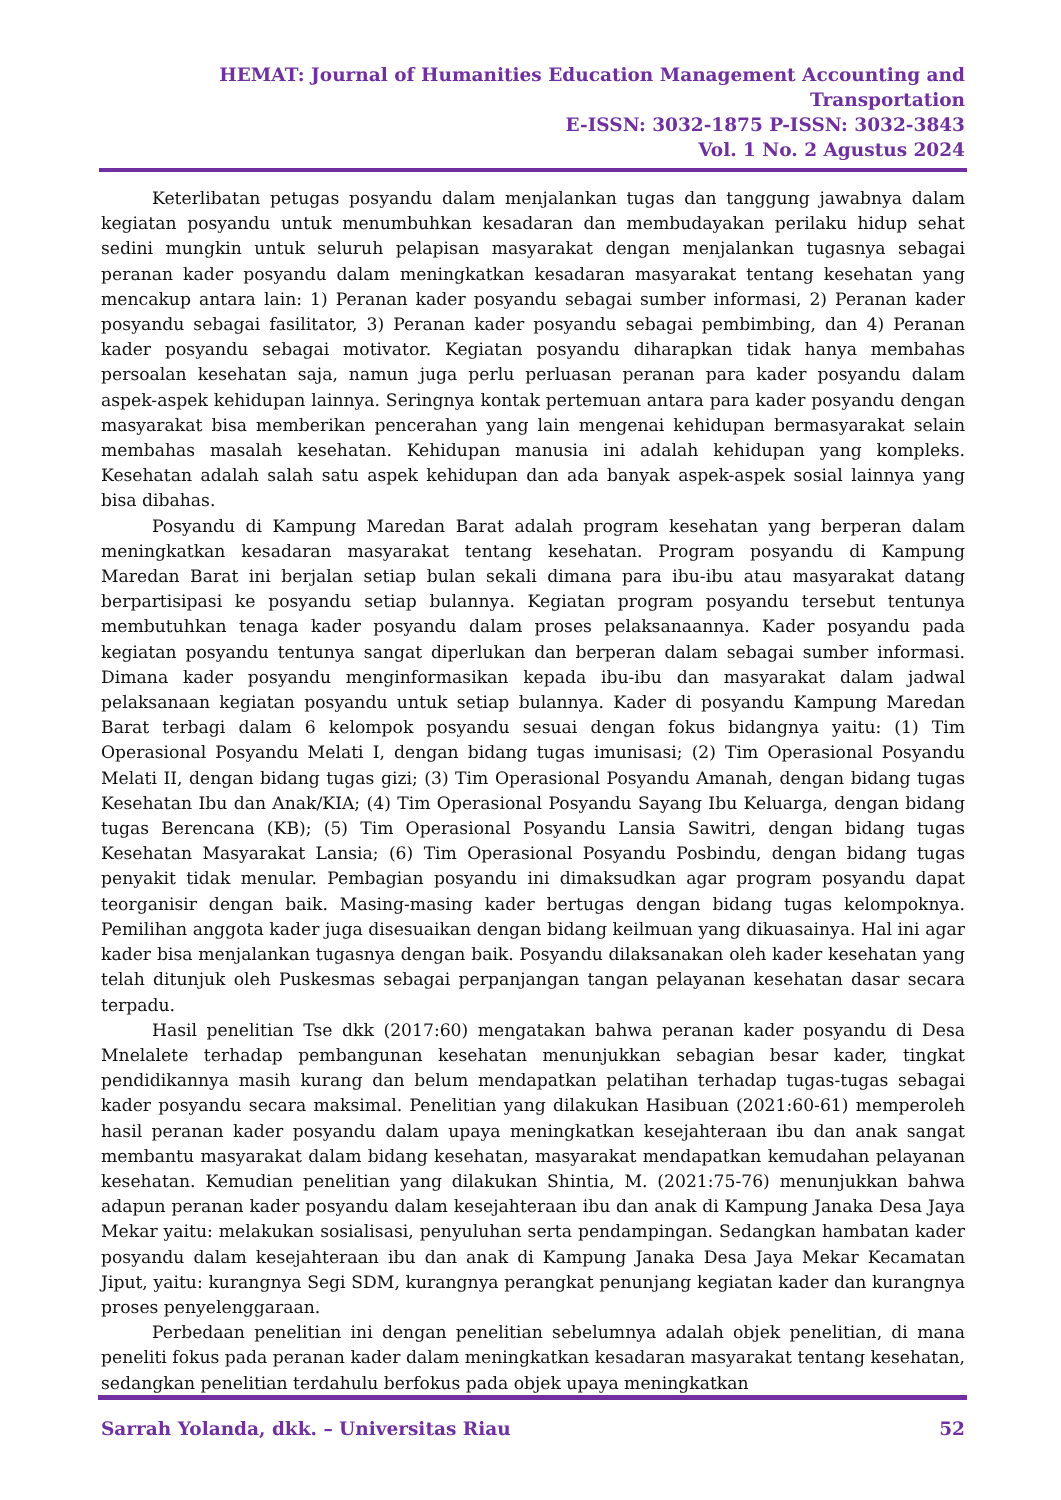HEMAT: Journal of Humanities Education Management Accounting and Transportation
E-ISSN: 3032-1875 P-ISSN: 3032-3843
Vol. 1 No. 2 Agustus 2024
Keterlibatan petugas posyandu dalam menjalankan tugas dan tanggung jawabnya dalam kegiatan posyandu untuk menumbuhkan kesadaran dan membudayakan perilaku hidup sehat sedini mungkin untuk seluruh pelapisan masyarakat dengan menjalankan tugasnya sebagai peranan kader posyandu dalam meningkatkan kesadaran masyarakat tentang kesehatan yang mencakup antara lain: 1) Peranan kader posyandu sebagai sumber informasi, 2) Peranan kader posyandu sebagai fasilitator, 3) Peranan kader posyandu sebagai pembimbing, dan 4) Peranan kader posyandu sebagai motivator. Kegiatan posyandu diharapkan tidak hanya membahas persoalan kesehatan saja, namun juga perlu perluasan peranan para kader posyandu dalam aspek-aspek kehidupan lainnya. Seringnya kontak pertemuan antara para kader posyandu dengan masyarakat bisa memberikan pencerahan yang lain mengenai kehidupan bermasyarakat selain membahas masalah kesehatan. Kehidupan manusia ini adalah kehidupan yang kompleks. Kesehatan adalah salah satu aspek kehidupan dan ada banyak aspek-aspek sosial lainnya yang bisa dibahas.
Posyandu di Kampung Maredan Barat adalah program kesehatan yang berperan dalam meningkatkan kesadaran masyarakat tentang kesehatan. Program posyandu di Kampung Maredan Barat ini berjalan setiap bulan sekali dimana para ibu-ibu atau masyarakat datang berpartisipasi ke posyandu setiap bulannya. Kegiatan program posyandu tersebut tentunya membutuhkan tenaga kader posyandu dalam proses pelaksanaannya. Kader posyandu pada kegiatan posyandu tentunya sangat diperlukan dan berperan dalam sebagai sumber informasi. Dimana kader posyandu menginformasikan kepada ibu-ibu dan masyarakat dalam jadwal pelaksanaan kegiatan posyandu untuk setiap bulannya. Kader di posyandu Kampung Maredan Barat terbagi dalam 6 kelompok posyandu sesuai dengan fokus bidangnya yaitu: (1) Tim Operasional Posyandu Melati I, dengan bidang tugas imunisasi; (2) Tim Operasional Posyandu Melati II, dengan bidang tugas gizi; (3) Tim Operasional Posyandu Amanah, dengan bidang tugas Kesehatan Ibu dan Anak/KIA; (4) Tim Operasional Posyandu Sayang Ibu Keluarga, dengan bidang tugas Berencana (KB); (5) Tim Operasional Posyandu Lansia Sawitri, dengan bidang tugas Kesehatan Masyarakat Lansia; (6) Tim Operasional Posyandu Posbindu, dengan bidang tugas penyakit tidak menular. Pembagian posyandu ini dimaksudkan agar program posyandu dapat teorganisir dengan baik. Masing-masing kader bertugas dengan bidang tugas kelompoknya. Pemilihan anggota kader juga disesuaikan dengan bidang keilmuan yang dikuasainya. Hal ini agar kader bisa menjalankan tugasnya dengan baik. Posyandu dilaksanakan oleh kader kesehatan yang telah ditunjuk oleh Puskesmas sebagai perpanjangan tangan pelayanan kesehatan dasar secara terpadu.
Hasil penelitian Tse dkk (2017:60) mengatakan bahwa peranan kader posyandu di Desa Mnelalete terhadap pembangunan kesehatan menunjukkan sebagian besar kader, tingkat pendidikannya masih kurang dan belum mendapatkan pelatihan terhadap tugas-tugas sebagai kader posyandu secara maksimal. Penelitian yang dilakukan Hasibuan (2021:60-61) memperoleh hasil peranan kader posyandu dalam upaya meningkatkan kesejahteraan ibu dan anak sangat membantu masyarakat dalam bidang kesehatan, masyarakat mendapatkan kemudahan pelayanan kesehatan. Kemudian penelitian yang dilakukan Shintia, M. (2021:75-76) menunjukkan bahwa adapun peranan kader posyandu dalam kesejahteraan ibu dan anak di Kampung Janaka Desa Jaya Mekar yaitu: melakukan sosialisasi, penyuluhan serta pendampingan. Sedangkan hambatan kader posyandu dalam kesejahteraan ibu dan anak di Kampung Janaka Desa Jaya Mekar Kecamatan Jiput, yaitu: kurangnya Segi SDM, kurangnya perangkat penunjang kegiatan kader dan kurangnya proses penyelenggaraan.
Perbedaan penelitian ini dengan penelitian sebelumnya adalah objek penelitian, di mana peneliti fokus pada peranan kader dalam meningkatkan kesadaran masyarakat tentang kesehatan, sedangkan penelitian terdahulu berfokus pada objek upaya meningkatkan
Sarrah Yolanda, dkk. – Universitas Riau 52